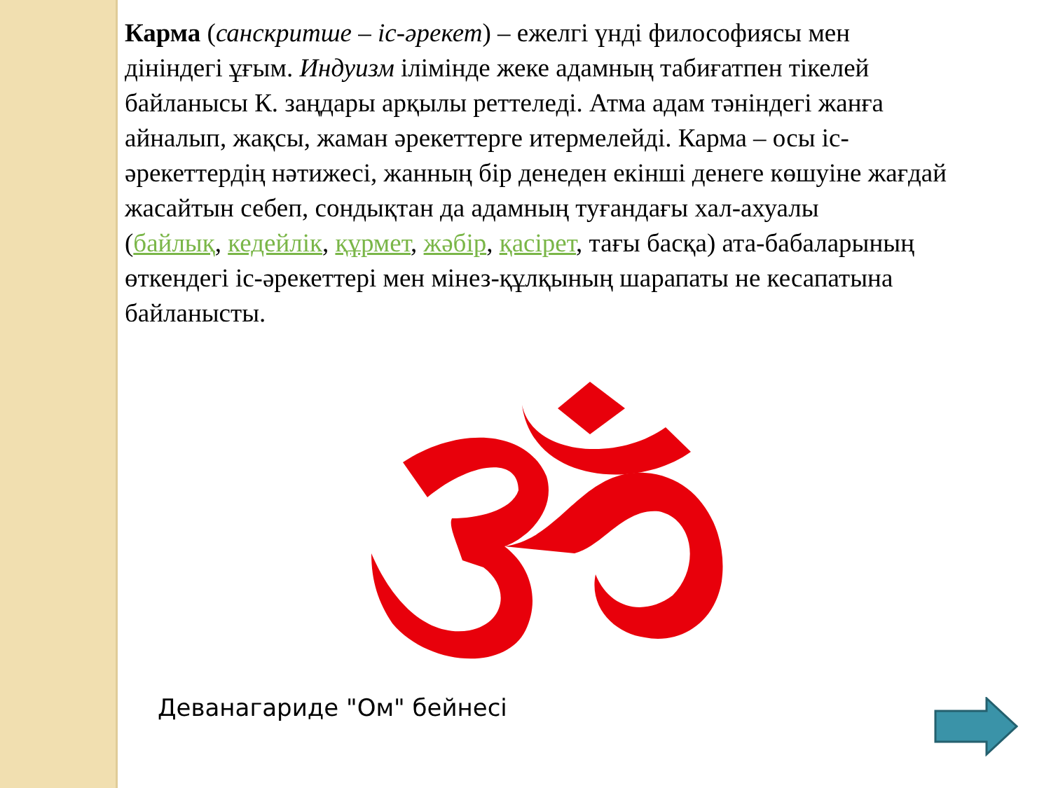Карма (санскритше – іс-әрекет) – ежелгі үнді философиясы мен дініндегі ұғым. Индуизм ілімінде жеке адамның табиғатпен тікелей байланысы К. заңдары арқылы реттеледі. Атма адам тәніндегі жанға айналып, жақсы, жаман әрекеттерге итермелейді. Карма – осы іс-әрекеттердің нәтижесі, жанның бір денеден екінші денеге көшуіне жағдай жасайтын себеп, сондықтан да адамның туғандағы хал-ахуалы
(байлық, кедейлік, құрмет, жәбір, қасірет, тағы басқа) ата-бабаларының өткендегі іс-әрекеттері мен мінез-құлқының шарапаты не кесапатына байланысты.
Деванагариде "Ом" бейнесі